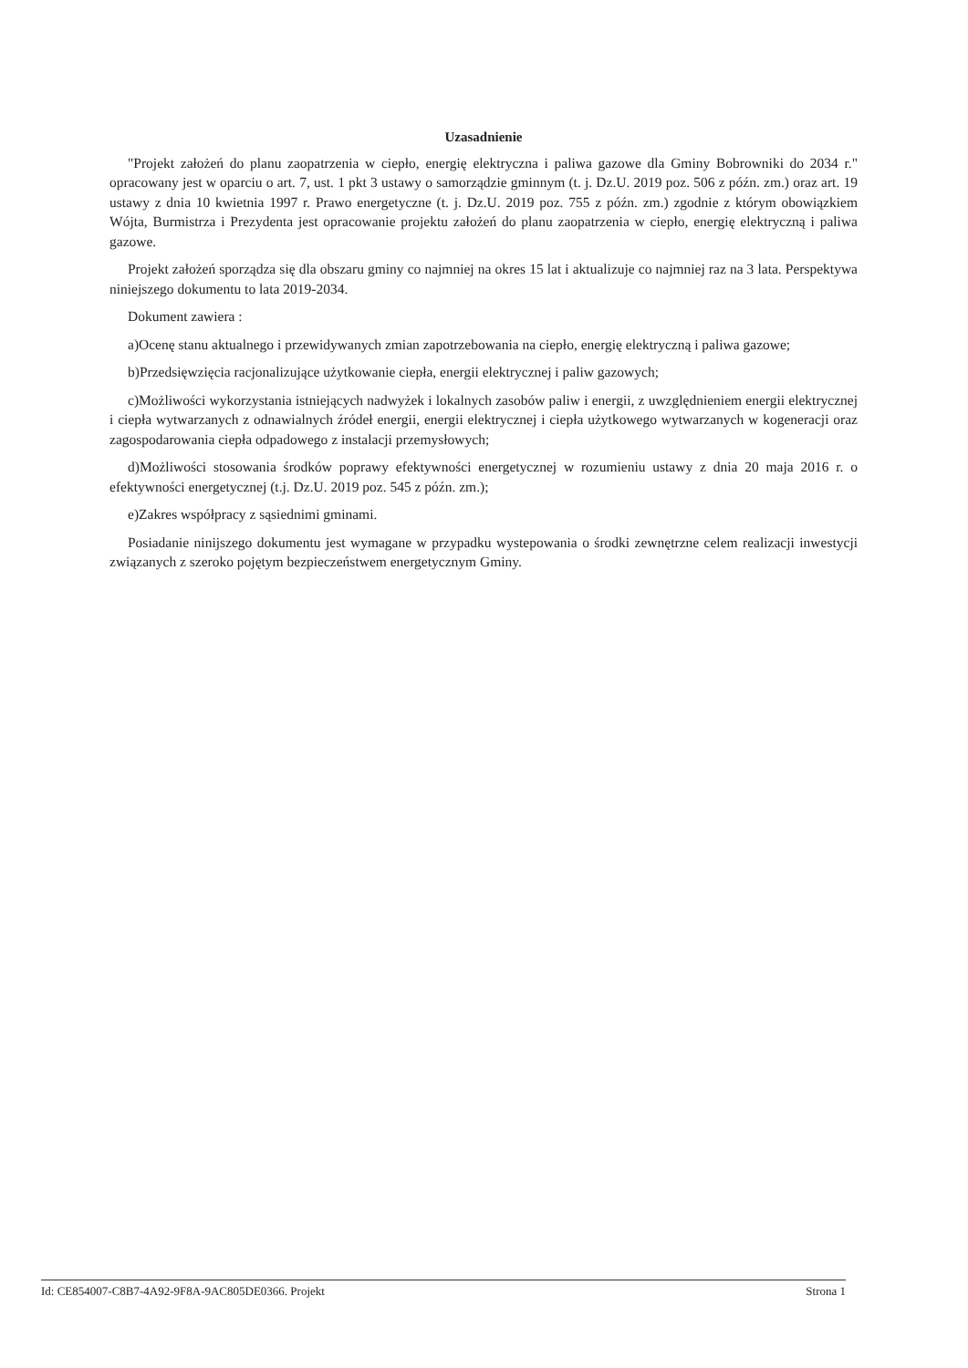Uzasadnienie
"Projekt założeń do planu zaopatrzenia w ciepło, energię elektryczna i paliwa gazowe dla Gminy Bobrowniki do 2034 r." opracowany jest w oparciu o art. 7, ust. 1 pkt 3 ustawy o samorządzie gminnym (t. j. Dz.U. 2019 poz. 506 z późn. zm.) oraz art. 19 ustawy z dnia 10 kwietnia 1997 r. Prawo energetyczne (t. j. Dz.U. 2019 poz. 755 z późn. zm.) zgodnie z którym obowiązkiem Wójta, Burmistrza i Prezydenta jest opracowanie projektu założeń do planu zaopatrzenia w ciepło, energię elektryczną i paliwa gazowe.
Projekt założeń sporządza się dla obszaru gminy co najmniej na okres 15 lat i aktualizuje co najmniej raz na 3 lata. Perspektywa niniejszego dokumentu to lata 2019-2034.
Dokument zawiera :
a)Ocenę stanu aktualnego i przewidywanych zmian zapotrzebowania na ciepło, energię elektryczną i paliwa gazowe;
b)Przedsięwzięcia racjonalizujące użytkowanie ciepła, energii elektrycznej i paliw gazowych;
c)Możliwości wykorzystania istniejących nadwyżek i lokalnych zasobów paliw i energii, z uwzględnieniem energii elektrycznej i ciepła wytwarzanych z odnawialnych źródeł energii, energii elektrycznej i ciepła użytkowego wytwarzanych w kogeneracji oraz zagospodarowania ciepła odpadowego z instalacji przemysłowych;
d)Możliwości stosowania środków poprawy efektywności energetycznej w rozumieniu ustawy z dnia 20 maja 2016 r. o efektywności energetycznej (t.j. Dz.U. 2019 poz. 545 z późn. zm.);
e)Zakres współpracy z sąsiednimi gminami.
Posiadanie ninijszego dokumentu jest wymagane w przypadku wystepowania o środki zewnętrzne celem realizacji inwestycji związanych z szeroko pojętym bezpieczeństwem energetycznym Gminy.
Id: CE854007-C8B7-4A92-9F8A-9AC805DE0366. Projekt Strona 1